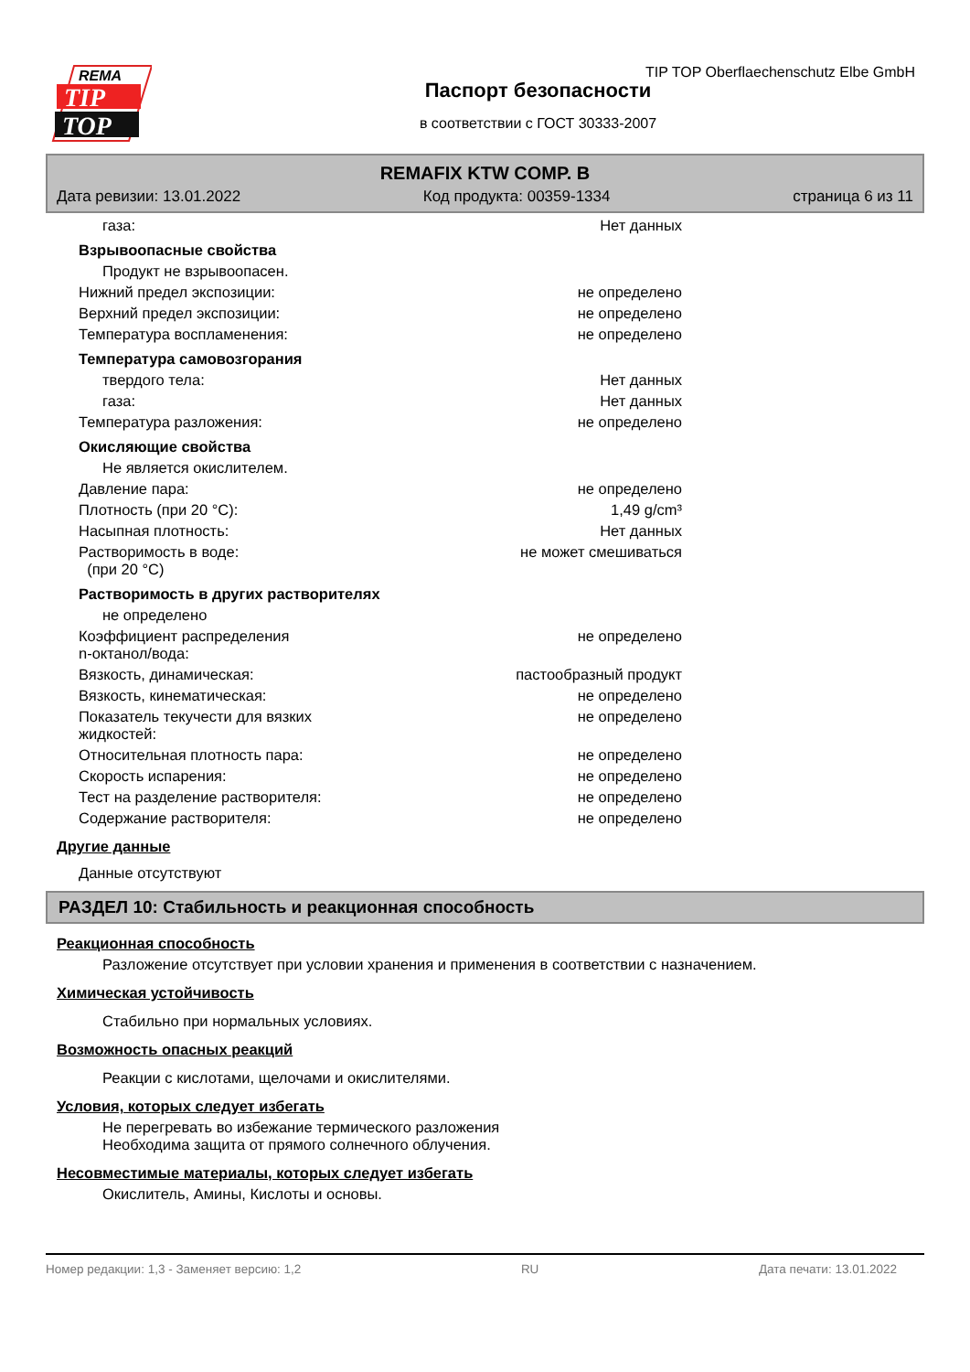REMA
TIP
TOP
TIP TOP Oberflaechenschutz Elbe GmbH
Паспорт безопасности
в соответствии с ГОСТ 30333-2007
REMAFIX KTW COMP. B
Дата ревизии: 13.01.2022 Код продукта: 00359-1334 страница 6 из 11
газа: Нет данных
Взрывоопасные свойства
Продукт не взрывоопасен.
Нижний предел экспозиции: не определено
Верхний предел экспозиции: не определено
Температура воспламенения: не определено
Температура самовозгорания
твердого тела: Нет данных
газа: Нет данных
Температура разложения: не определено
Окисляющие свойства
Не является окислителем.
Давление пара: не определено
Плотность (при 20 °C): 1,49 g/cm³
Насыпная плотность: Нет данных
Растворимость в воде:
(при 20 °C) не может смешиваться
Растворимость в других растворителях
не определено
Коэффициент распределения
n-октанол/вода: не определено
Вязкость, динамическая: пастообразный продукт
Вязкость, кинематическая: не определено
Показатель текучести для вязких
жидкостей: не определено
Относительная плотность пара: не определено
Скорость испарения: не определено
Тест на разделение растворителя: не определено
Содержание растворителя: не определено
Другие данные
Данные отсутствуют
РАЗДЕЛ 10: Стабильность и реакционная способность
Реакционная способность
Разложение отсутствует при условии хранения и применения в соответствии с назначением.
Химическая устойчивость
Стабильно при нормальных условиях.
Возможность опасных реакций
Реакции с кислотами, щелочами и окислителями.
Условия, которых следует избегать
Не перегревать во избежание термического разложения
Необходима защита от прямого солнечного облучения.
Несовместимые материалы, которых следует избегать
Окислитель, Амины, Кислоты и основы.
Номер редакции: 1,3 - Заменяет версию: 1,2 RU Дата печати: 13.01.2022